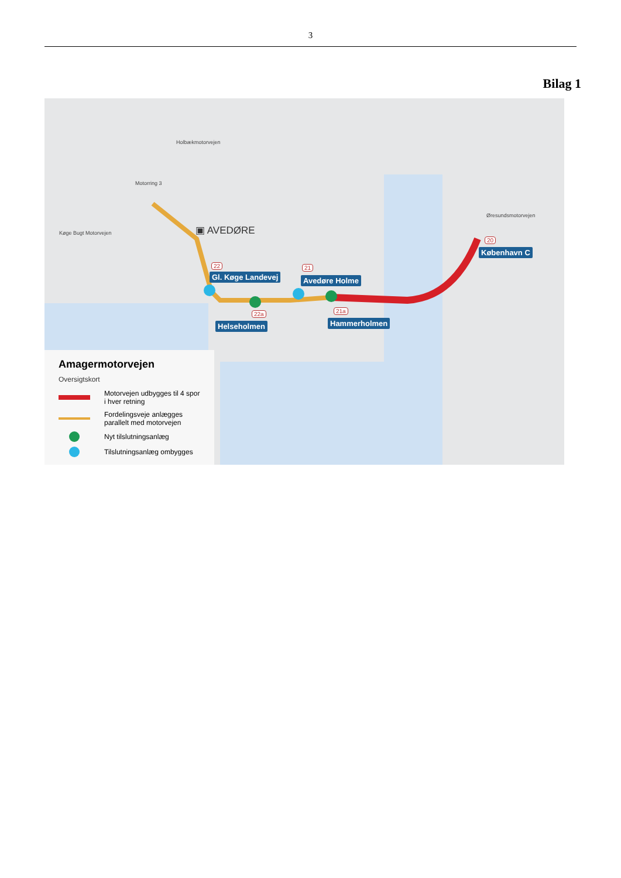3
Bilag 1
Holbækmotorvejen
Motorring 3
Køge Bugt Motorvejen
Øresundsmotorvejen
▣ AVEDØRE
22
Gl. Køge Landevej
21
Avedøre Holme
22a
Helseholmen
21a
Hammerholmen
20
København C
Amagermotorvejen
Oversigtskort
Motorvejen udbygges til 4 spor
i hver retning
Fordelingsveje anlægges
parallelt med motorvejen
Nyt tilslutningsanlæg
Tilslutningsanlæg ombygges